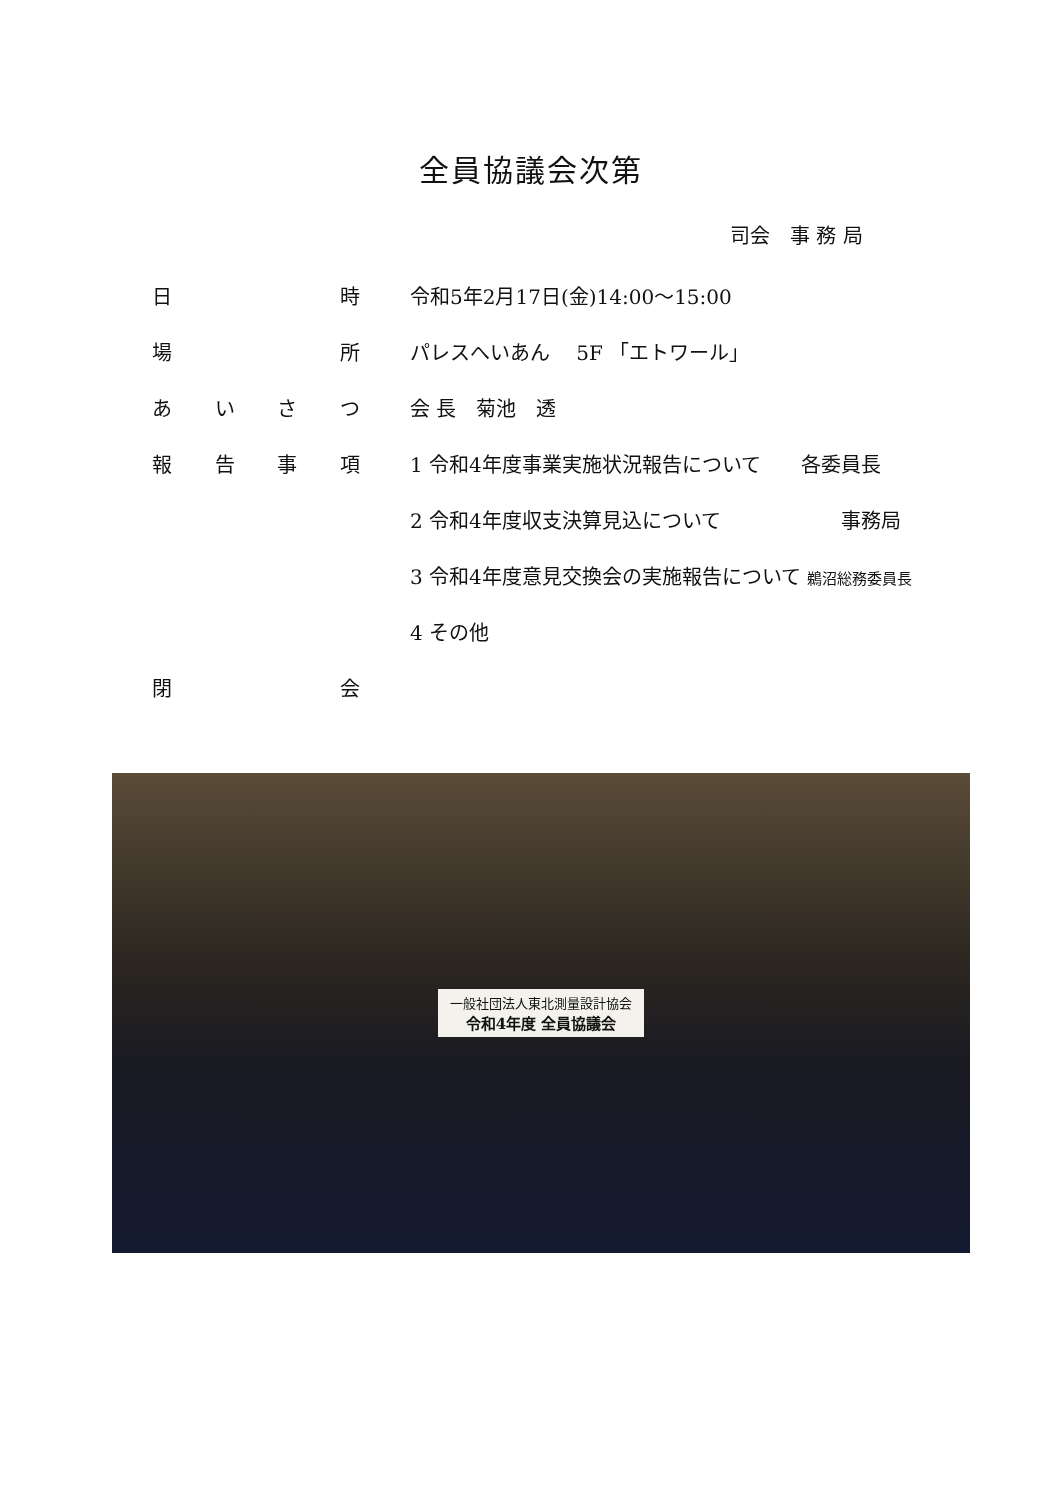全員協議会次第
司会　事 務 局
日時 令和5年2月17日(金)14:00～15:00
場所 パレスへいあん　 5F 「エトワール」
あいさつ 会 長　菊池　透
報告事項
1 令和4年度事業実施状況報告について　　各委員長
2 令和4年度収支決算見込について　　　　　　事務局
3 令和4年度意見交換会の実施報告について 鵜沼総務委員長
4 その他
閉会
一般社団法人東北測量設計協会
令和4年度 全員協議会